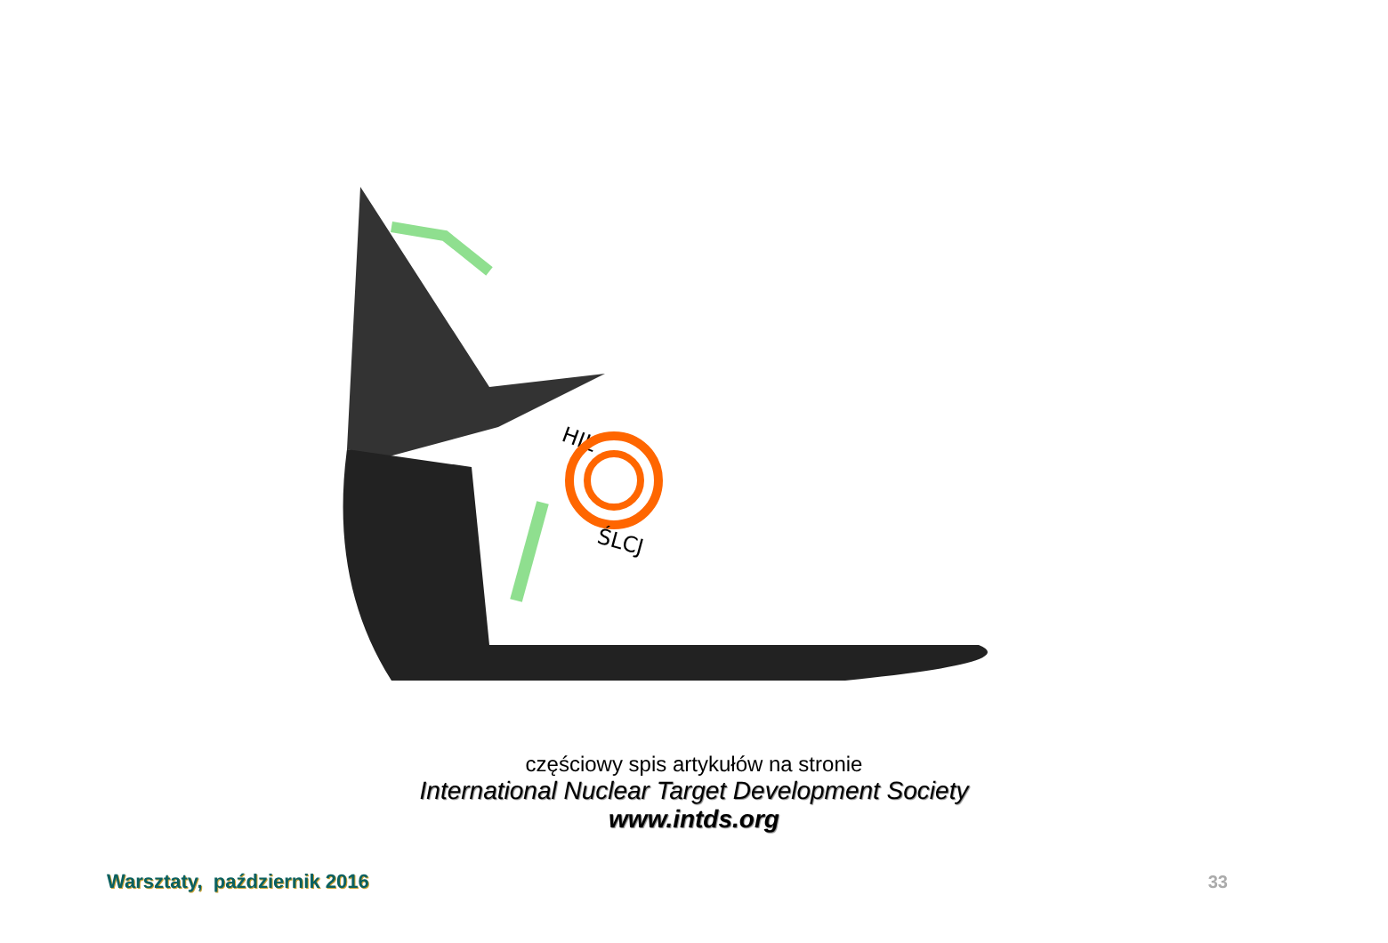HIL
ŚLCJ
częściowy spis artykułów na stronie
International Nuclear Target Development Society
www.intds.org
Warsztaty, październik 2016 33